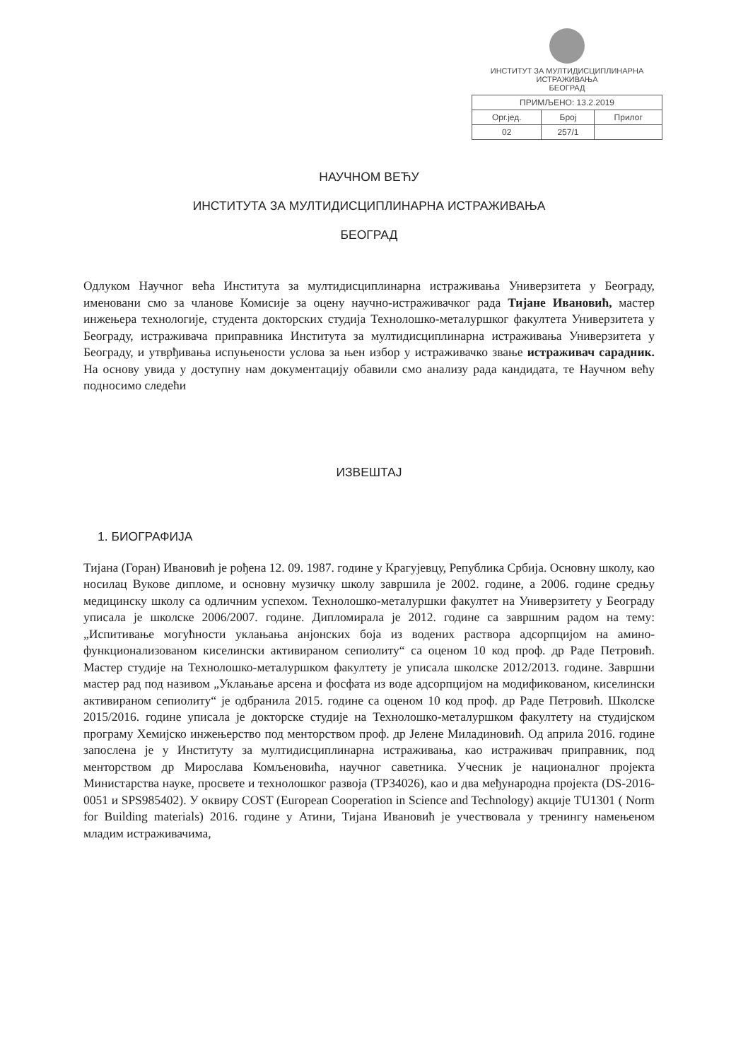ИНСТИТУТ ЗА МУЛТИДИСЦИПЛИНАРНА ИСТРАЖИВАЊА
БЕОГРАД
| ПРИМЉЕНО: 13.2.2019 | | |
| Орг.јед. | Број | Прилог |
| 02 | 257/1 | |
НАУЧНОМ ВЕЋУ
ИНСТИТУТА ЗА МУЛТИДИСЦИПЛИНАРНА ИСТРАЖИВАЊА
БЕОГРАД
Одлуком Научног већа Института за мултидисциплинарна истраживања Универзитета у Београду, именовани смо за чланове Комисије за оцену научно-истраживачког рада Тијане Ивановић, мастер инжењера технологије, студента докторских студија Технолошко-металуршког факултета Универзитета у Београду, истраживача приправника Института за мултидисциплинарна истраживања Универзитета у Београду, и утврђивања испуњености услова за њен избор у истраживачко звање истраживач сарадник. На основу увида у доступну нам документацију обавили смо анализу рада кандидата, те Научном већу подносимо следећи
ИЗВЕШТАЈ
1. БИОГРАФИЈА
Тијана (Горан) Ивановић је рођена 12. 09. 1987. године у Крагујевцу, Република Србија. Основну школу, као носилац Вукове дипломе, и основну музичку школу завршила је 2002. године, а 2006. године средњу медицинску школу са одличним успехом. Технолошко-металуршки факултет на Универзитету у Београду уписала је школске 2006/2007. године. Дипломирала је 2012. године са завршним радом на тему: „Испитивање могућности уклањања анјонских боја из водених раствора адсорпцијом на амино-функционализованом киселински активираном сепиолиту“ са оценом 10 код проф. др Раде Петровић. Мастер студије на Технолошко-металуршком факултету је уписала школске 2012/2013. године. Завршни мастер рад под називом „Уклањање арсена и фосфата из воде адсорпцијом на модификованом, киселински активираном сепиолиту“ је одбранила 2015. године са оценом 10 код проф. др Раде Петровић. Школске 2015/2016. године уписала је докторске студије на Технолошко-металуршком факултету на студијском програму Хемијско инжењерство под менторством проф. др Јелене Миладиновић. Од априла 2016. године запослена је у Институту за мултидисциплинарна истраживања, као истраживач приправник, под менторством др Мирослава Комљеновића, научног саветника. Учесник је националног пројекта Министарства науке, просвете и технолошког развоја (ТР34026), као и два међународна пројекта (DS-2016-0051 и SPS985402). У оквиру COST (European Cooperation in Science and Technology) акције TU1301 ( Norm for Building materials) 2016. године у Атини, Тијана Ивановић је учествовала у тренингу намењеном младим истраживачима,